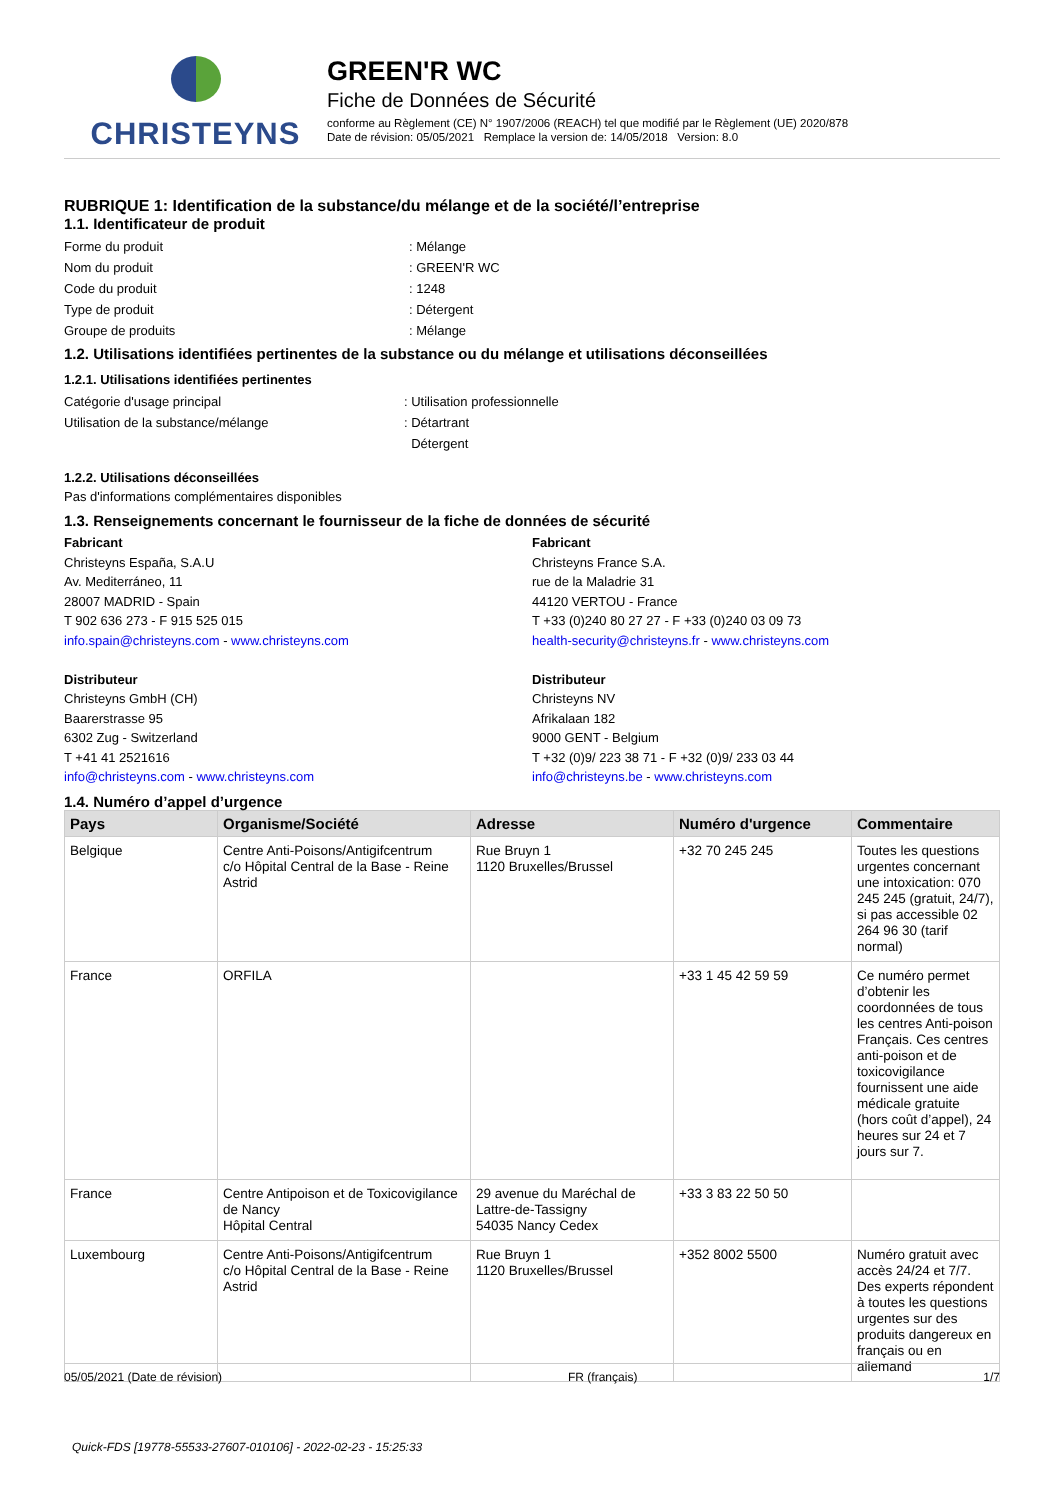CHRISTEYNS
GREEN'R WC
Fiche de Données de Sécurité
conforme au Règlement (CE) N° 1907/2006 (REACH) tel que modifié par le Règlement (UE) 2020/878
Date de révision: 05/05/2021 Remplace la version de: 14/05/2018 Version: 8.0
RUBRIQUE 1: Identification de la substance/du mélange et de la société/l’entreprise
1.1. Identificateur de produit
Forme du produit : Mélange
Nom du produit : GREEN'R WC
Code du produit : 1248
Type de produit : Détergent
Groupe de produits : Mélange
1.2. Utilisations identifiées pertinentes de la substance ou du mélange et utilisations déconseillées
1.2.1. Utilisations identifiées pertinentes
Catégorie d'usage principal : Utilisation professionnelle
Utilisation de la substance/mélange : Détartrant
Détergent
1.2.2. Utilisations déconseillées
Pas d'informations complémentaires disponibles
1.3. Renseignements concernant le fournisseur de la fiche de données de sécurité
Fabricant
Christeyns España, S.A.U
Av. Mediterráneo, 11
28007 MADRID - Spain
T 902 636 273 - F 915 525 015
info.spain@christeyns.com - www.christeyns.com
Distributeur
Christeyns GmbH (CH)
Baarerstrasse 95
6302 Zug - Switzerland
T +41 41 2521616
info@christeyns.com - www.christeyns.com
Fabricant
Christeyns France S.A.
rue de la Maladrie 31
44120 VERTOU - France
T +33 (0)240 80 27 27 - F +33 (0)240 03 09 73
health-security@christeyns.fr - www.christeyns.com
Distributeur
Christeyns NV
Afrikalaan 182
9000 GENT - Belgium
T +32 (0)9/ 223 38 71 - F +32 (0)9/ 233 03 44
info@christeyns.be - www.christeyns.com
1.4. Numéro d’appel d’urgence
| Pays | Organisme/Société | Adresse | Numéro d'urgence | Commentaire |
| --- | --- | --- | --- | --- |
| Belgique | Centre Anti-Poisons/Antigifcentrum c/o Hôpital Central de la Base - Reine Astrid | Rue Bruyn 1 1120 Bruxelles/Brussel | +32 70 245 245 | Toutes les questions urgentes concernant une intoxication: 070 245 245 (gratuit, 24/7), si pas accessible 02 264 96 30 (tarif normal) |
| France | ORFILA | | +33 1 45 42 59 59 | Ce numéro permet d’obtenir les coordonnées de tous les centres Anti-poison Français. Ces centres anti-poison et de toxicovigilance fournissent une aide médicale gratuite (hors coût d’appel), 24 heures sur 24 et 7 jours sur 7. |
| France | Centre Antipoison et de Toxicovigilance de Nancy Hôpital Central | 29 avenue du Maréchal de Lattre-de-Tassigny 54035 Nancy Cedex | +33 3 83 22 50 50 | |
| Luxembourg | Centre Anti-Poisons/Antigifcentrum c/o Hôpital Central de la Base - Reine Astrid | Rue Bruyn 1 1120 Bruxelles/Brussel | +352 8002 5500 | Numéro gratuit avec accès 24/24 et 7/7. Des experts répondent à toutes les questions urgentes sur des produits dangereux en français ou en allemand |
05/05/2021 (Date de révision) FR (français) 1/7
Quick-FDS [19778-55533-27607-010106] - 2022-02-23 - 15:25:33